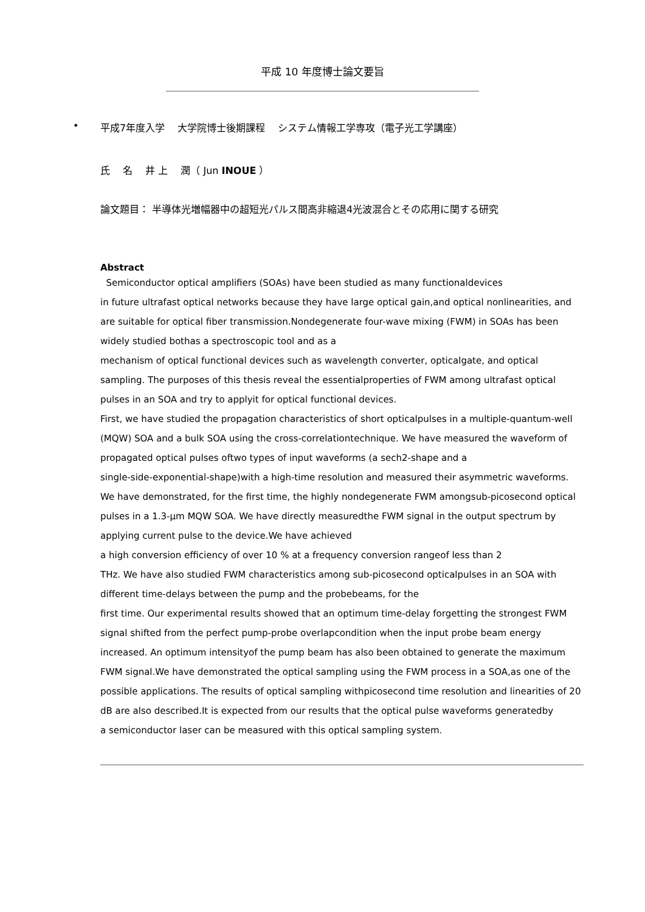平成 10 年度博士論文要旨
• 平成7年度入学　 大学院博士後期課程　 システム情報工学専攻（電子光工学講座）
氏　 名　 井 上　 潤（ Jun INOUE ）
論文題目： 半導体光増幅器中の超短光パルス間高非縮退4光波混合とその応用に関する研究
Abstract
Semiconductor optical amplifiers (SOAs) have been studied as many functionaldevices
in future ultrafast optical networks because they have large optical gain,and optical nonlinearities, and are suitable for optical fiber transmission.Nondegenerate four-wave mixing (FWM) in SOAs has been widely studied bothas a spectroscopic tool and as a
mechanism of optical functional devices such as wavelength converter, opticalgate, and optical sampling. The purposes of this thesis reveal the essentialproperties of FWM among ultrafast optical pulses in an SOA and try to applyit for optical functional devices.
First, we have studied the propagation characteristics of short opticalpulses in a multiple-quantum-well (MQW) SOA and a bulk SOA using the cross-correlationtechnique. We have measured the waveform of propagated optical pulses oftwo types of input waveforms (a sech2-shape and a
single-side-exponential-shape)with a high-time resolution and measured their asymmetric waveforms. We have demonstrated, for the first time, the highly nondegenerate FWM amongsub-picosecond optical pulses in a 1.3-μm MQW SOA. We have directly measuredthe FWM signal in the output spectrum by applying current pulse to the device.We have achieved
a high conversion efficiency of over 10 % at a frequency conversion rangeof less than 2
THz. We have also studied FWM characteristics among sub-picosecond opticalpulses in an SOA with different time-delays between the pump and the probebeams, for the
first time. Our experimental results showed that an optimum time-delay forgetting the strongest FWM signal shifted from the perfect pump-probe overlapcondition when the input probe beam energy increased. An optimum intensityof the pump beam has also been obtained to generate the maximum FWM signal.We have demonstrated the optical sampling using the FWM process in a SOA,as one of the possible applications. The results of optical sampling withpicosecond time resolution and linearities of 20 dB are also described.It is expected from our results that the optical pulse waveforms generatedby
a semiconductor laser can be measured with this optical sampling system.